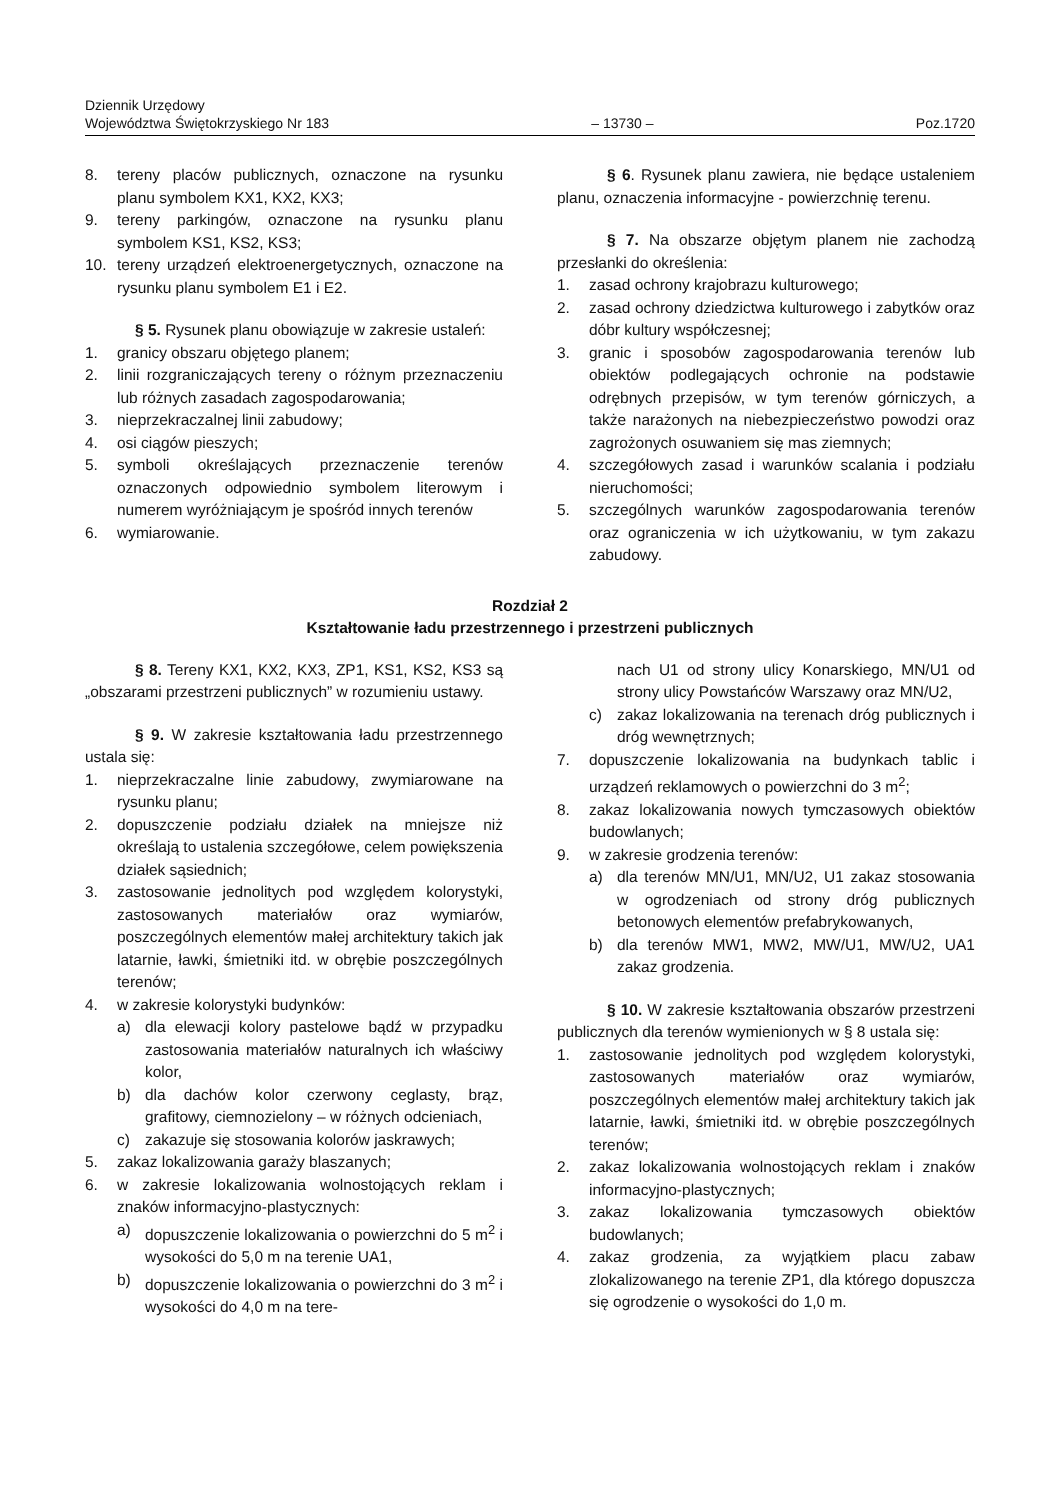Dziennik Urzędowy
Województwa Świętokrzyskiego Nr 183
– 13730 –
Poz.1720
8. tereny placów publicznych, oznaczone na rysunku planu symbolem KX1, KX2, KX3;
9. tereny parkingów, oznaczone na rysunku planu symbolem KS1, KS2, KS3;
10. tereny urządzeń elektroenergetycznych, oznaczone na rysunku planu symbolem E1 i E2.
§ 5. Rysunek planu obowiązuje w zakresie ustaleń:
1. granicy obszaru objętego planem;
2. linii rozgraniczających tereny o różnym przeznaczeniu lub różnych zasadach zagospodarowania;
3. nieprzekraczalnej linii zabudowy;
4. osi ciągów pieszych;
5. symboli określających przeznaczenie terenów oznaczonych odpowiednio symbolem literowym i numerem wyróżniającym je spośród innych terenów
6. wymiarowanie.
§ 6. Rysunek planu zawiera, nie będące ustaleniem planu, oznaczenia informacyjne - powierzchnię terenu.
§ 7. Na obszarze objętym planem nie zachodzą przesłanki do określenia:
1. zasad ochrony krajobrazu kulturowego;
2. zasad ochrony dziedzictwa kulturowego i zabytków oraz dóbr kultury współczesnej;
3. granic i sposobów zagospodarowania terenów lub obiektów podlegających ochronie na podstawie odrębnych przepisów, w tym terenów górniczych, a także narażonych na niebezpieczeństwo powodzi oraz zagrożonych osuwaniem się mas ziemnych;
4. szczegółowych zasad i warunków scalania i podziału nieruchomości;
5. szczególnych warunków zagospodarowania terenów oraz ograniczenia w ich użytkowaniu, w tym zakazu zabudowy.
Rozdział 2
Kształtowanie ładu przestrzennego i przestrzeni publicznych
§ 8. Tereny KX1, KX2, KX3, ZP1, KS1, KS2, KS3 są „obszarami przestrzeni publicznych” w rozumieniu ustawy.
§ 9. W zakresie kształtowania ładu przestrzennego ustala się:
1. nieprzekraczalne linie zabudowy, zwymiarowane na rysunku planu;
2. dopuszczenie podziału działek na mniejsze niż określają to ustalenia szczegółowe, celem powiększenia działek sąsiednich;
3. zastosowanie jednolitych pod względem kolorystyki, zastosowanych materiałów oraz wymiarów, poszczególnych elementów małej architektury takich jak latarnie, ławki, śmietniki itd. w obrębie poszczególnych terenów;
4. w zakresie kolorystyki budynków:
a) dla elewacji kolory pastelowe bądź w przypadku zastosowania materiałów naturalnych ich właściwy kolor,
b) dla dachów kolor czerwony ceglasty, brąz, grafitowy, ciemnozielony – w różnych odcieniach,
c) zakazuje się stosowania kolorów jaskrawych;
5. zakaz lokalizowania garaży blaszanych;
6. w zakresie lokalizowania wolnostojących reklam i znaków informacyjno-plastycznych:
a) dopuszczenie lokalizowania o powierzchni do 5 m<sup>2</sup> i wysokości do 5,0 m na terenie UA1,
b) dopuszczenie lokalizowania o powierzchni do 3 m<sup>2</sup> i wysokości do 4,0 m na tere-
nach U1 od strony ulicy Konarskiego, MN/U1 od strony ulicy Powstańców Warszawy oraz MN/U2,
c) zakaz lokalizowania na terenach dróg publicznych i dróg wewnętrznych;
7. dopuszczenie lokalizowania na budynkach tablic i urządzeń reklamowych o powierzchni do 3 m<sup>2</sup>;
8. zakaz lokalizowania nowych tymczasowych obiektów budowlanych;
9. w zakresie grodzenia terenów:
a) dla terenów MN/U1, MN/U2, U1 zakaz stosowania w ogrodzeniach od strony dróg publicznych betonowych elementów prefabrykowanych,
b) dla terenów MW1, MW2, MW/U1, MW/U2, UA1 zakaz grodzenia.
§ 10. W zakresie kształtowania obszarów przestrzeni publicznych dla terenów wymienionych w § 8 ustala się:
1. zastosowanie jednolitych pod względem kolorystyki, zastosowanych materiałów oraz wymiarów, poszczególnych elementów małej architektury takich jak latarnie, ławki, śmietniki itd. w obrębie poszczególnych terenów;
2. zakaz lokalizowania wolnostojących reklam i znaków informacyjno-plastycznych;
3. zakaz lokalizowania tymczasowych obiektów budowlanych;
4. zakaz grodzenia, za wyjątkiem placu zabaw zlokalizowanego na terenie ZP1, dla którego dopuszcza się ogrodzenie o wysokości do 1,0 m.